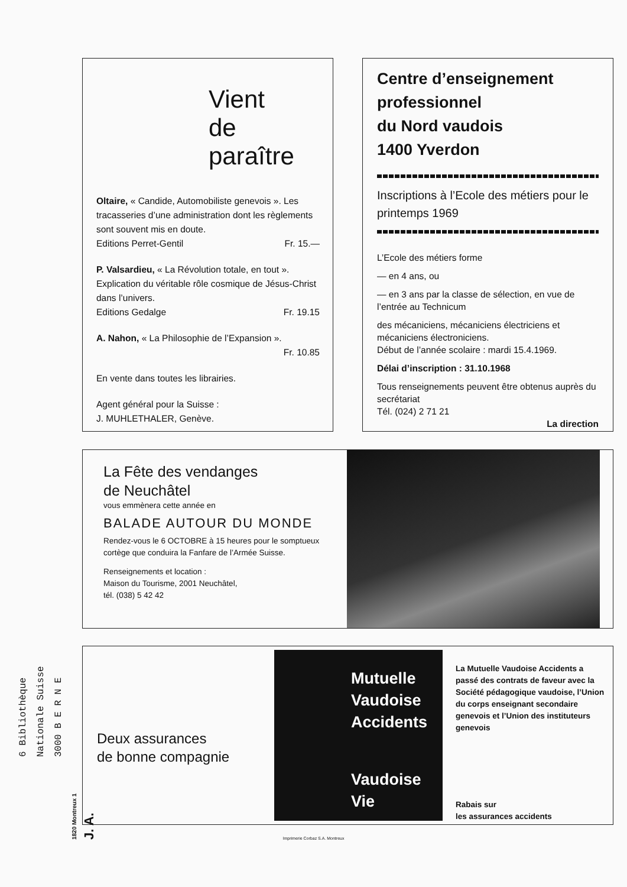Vient
de
paraître
Oltaire, « Candide, Automobiliste genevois ». Les tracasseries d’une administration dont les règlements sont souvent mis en doute.
Editions Perret-Gentil Fr. 15.—
P. Valsardieu, « La Révolution totale, en tout ». Explication du véritable rôle cosmique de Jésus-Christ dans l’univers.
Editions Gedalge Fr. 19.15
A. Nahon, « La Philosophie de l’Expansion ».
Fr. 10.85
En vente dans toutes les librairies.
Agent général pour la Suisse :
J. MUHLETHALER, Genève.
Centre d’enseignement professionnel
du Nord vaudois
1400 Yverdon
Inscriptions à l’Ecole des métiers pour le printemps 1969
L’Ecole des métiers forme
— en 4 ans, ou
— en 3 ans par la classe de sélection, en vue de l’entrée au Technicum
des mécaniciens, mécaniciens électriciens et mécaniciens électroniciens.
Début de l’année scolaire : mardi 15.4.1969.
Délai d’inscription : 31.10.1968
Tous renseignements peuvent être obtenus auprès du secrétariat
Tél. (024) 2 71 21
La direction
La Fête des vendanges
de Neuchâtel
vous emmènera cette année en
BALADE AUTOUR DU MONDE
Rendez-vous le 6 OCTOBRE à 15 heures pour le somptueux cortège que conduira la Fanfare de l’Armée Suisse.
Renseignements et location :
Maison du Tourisme, 2001 Neuchâtel,
tél. (038) 5 42 42
Deux assurances
de bonne compagnie
Mutuelle
Vaudoise
Accidents
Vaudoise
Vie
La Mutuelle Vaudoise Accidents a passé des contrats de faveur avec la Société pédagogique vaudoise, l’Union du corps enseignant secondaire genevois et l’Union des instituteurs genevois
Rabais sur
les assurances accidents
Imprimerie Corbaz S.A. Montreux
6 Bibliothèque Nationale Suisse 3000 B E R N E
1820 Montreux 1 J. A.